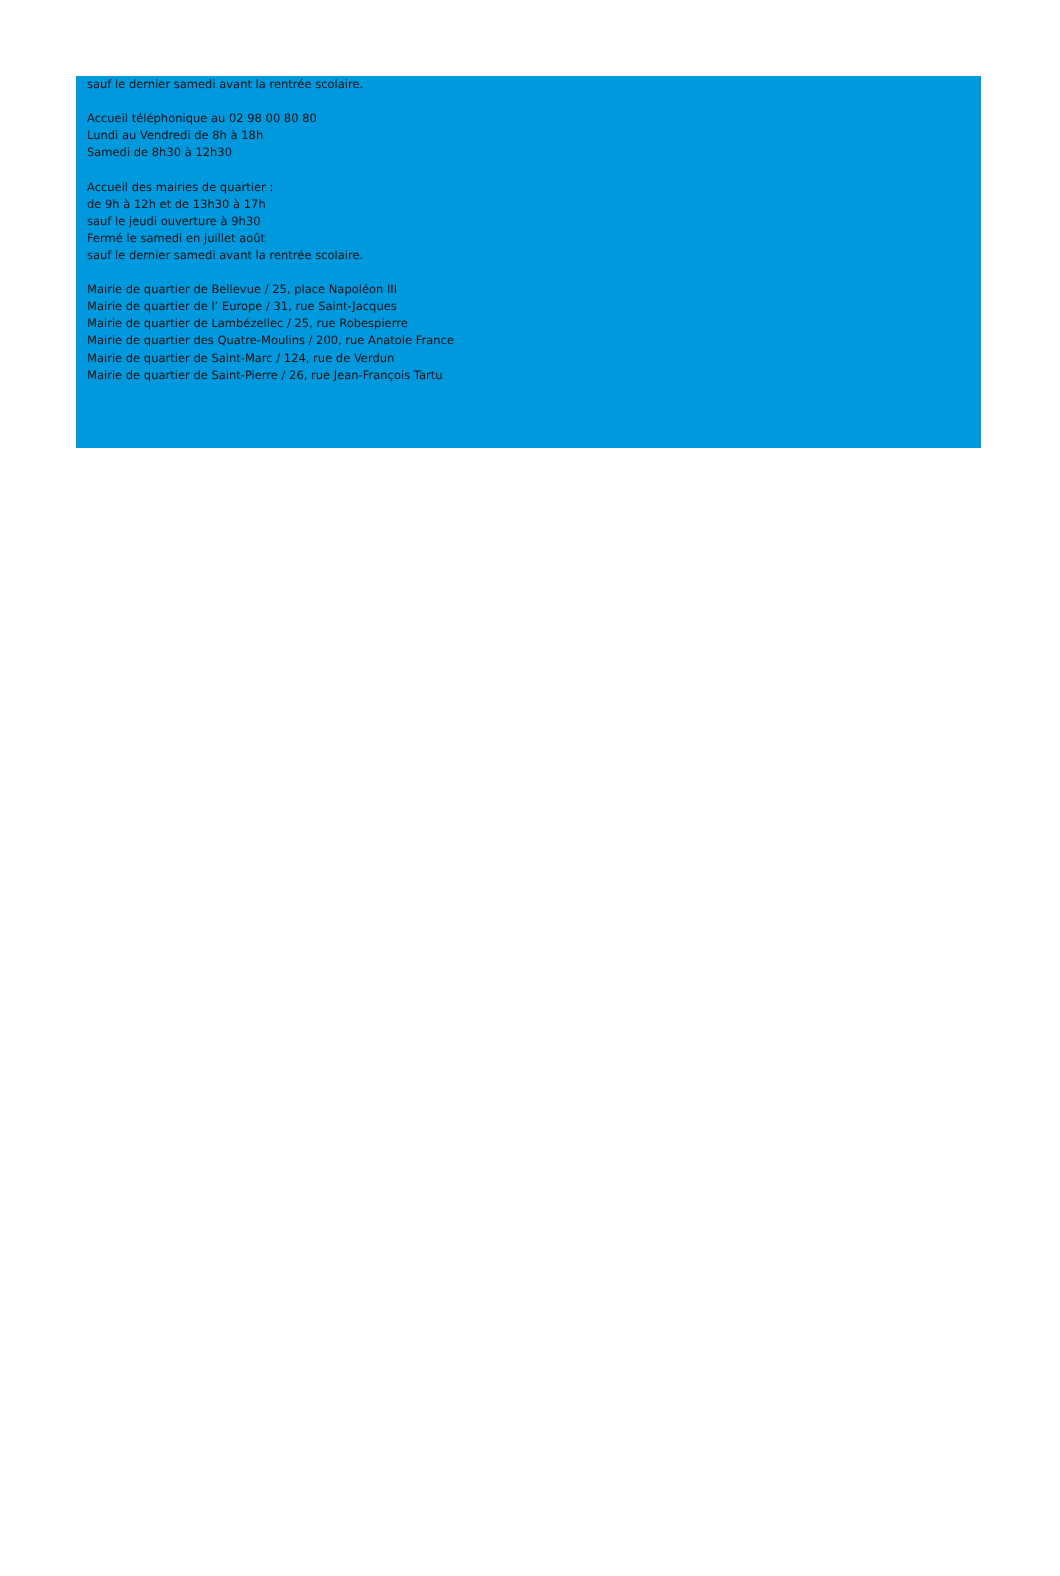sauf le dernier samedi avant la rentrée scolaire.
Accueil téléphonique au 02 98 00 80 80
Lundi au Vendredi de 8h à 18h
Samedi de 8h30 à 12h30
Accueil des mairies de quartier :
de 9h à 12h et de 13h30 à 17h
sauf le jeudi ouverture à 9h30
Fermé le samedi en juillet août
sauf le dernier samedi avant la rentrée scolaire.
Mairie de quartier de Bellevue / 25, place Napoléon III
Mairie de quartier de l’ Europe / 31, rue Saint-Jacques
Mairie de quartier de Lambézellec / 25, rue Robespierre
Mairie de quartier des Quatre-Moulins / 200, rue Anatole France
Mairie de quartier de Saint-Marc / 124, rue de Verdun
Mairie de quartier de Saint-Pierre / 26, rue Jean-François Tartu